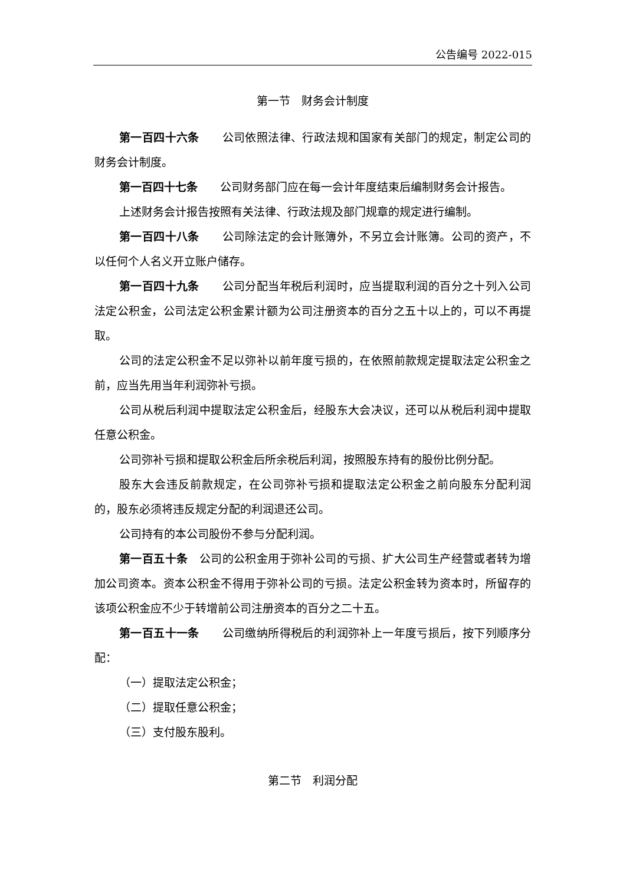公告编号 2022-015
第一节　财务会计制度
第一百四十六条　　公司依照法律、行政法规和国家有关部门的规定，制定公司的财务会计制度。
第一百四十七条　　公司财务部门应在每一会计年度结束后编制财务会计报告。
上述财务会计报告按照有关法律、行政法规及部门规章的规定进行编制。
第一百四十八条　　公司除法定的会计账簿外，不另立会计账簿。公司的资产，不以任何个人名义开立账户储存。
第一百四十九条　　公司分配当年税后利润时，应当提取利润的百分之十列入公司法定公积金，公司法定公积金累计额为公司注册资本的百分之五十以上的，可以不再提取。
公司的法定公积金不足以弥补以前年度亏损的，在依照前款规定提取法定公积金之前，应当先用当年利润弥补亏损。
公司从税后利润中提取法定公积金后，经股东大会决议，还可以从税后利润中提取任意公积金。
公司弥补亏损和提取公积金后所余税后利润，按照股东持有的股份比例分配。
股东大会违反前款规定，在公司弥补亏损和提取法定公积金之前向股东分配利润的，股东必须将违反规定分配的利润退还公司。
公司持有的本公司股份不参与分配利润。
第一百五十条　公司的公积金用于弥补公司的亏损、扩大公司生产经营或者转为增加公司资本。资本公积金不得用于弥补公司的亏损。法定公积金转为资本时，所留存的该项公积金应不少于转增前公司注册资本的百分之二十五。
第一百五十一条　　公司缴纳所得税后的利润弥补上一年度亏损后，按下列顺序分配：
（一）提取法定公积金；
（二）提取任意公积金；
（三）支付股东股利。
第二节　利润分配